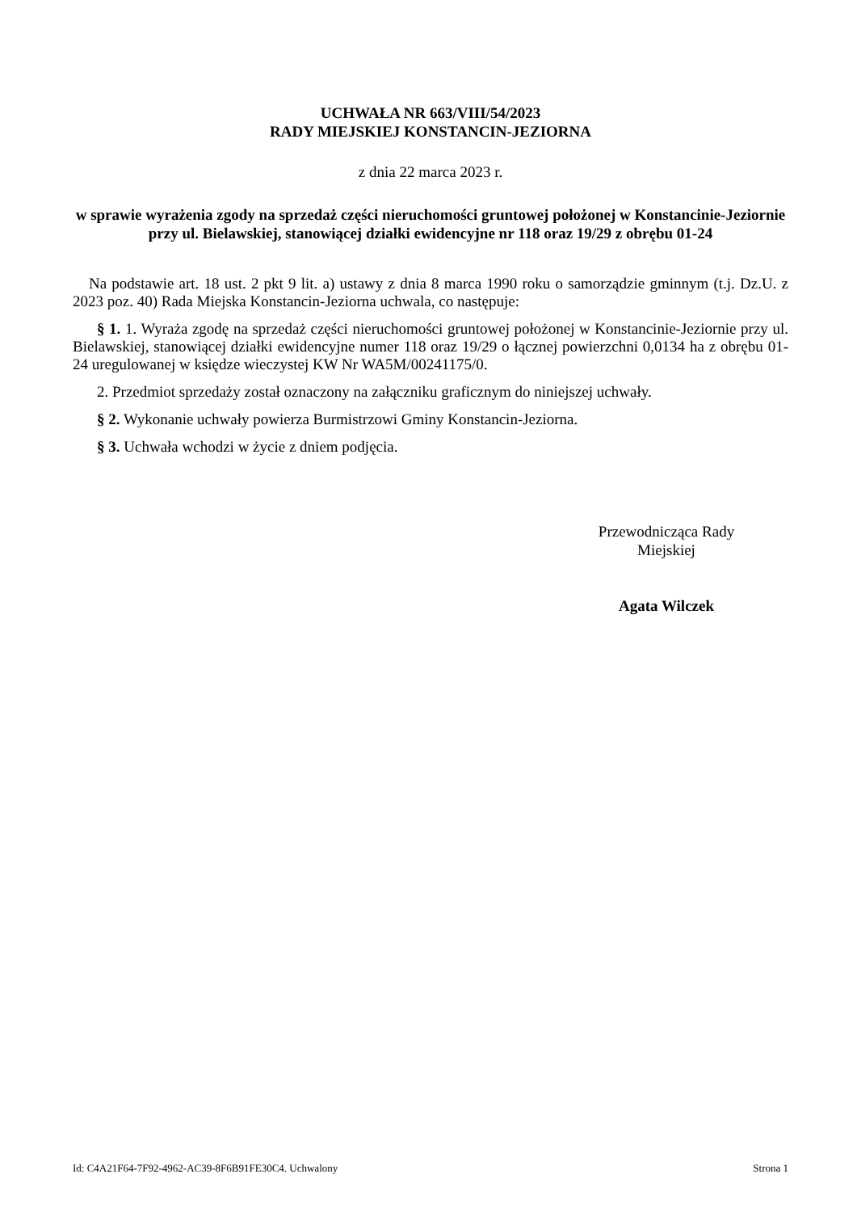UCHWAŁA NR 663/VIII/54/2023
RADY MIEJSKIEJ KONSTANCIN-JEZIORNA
z dnia 22 marca 2023 r.
w sprawie wyrażenia zgody na sprzedaż części nieruchomości gruntowej położonej w Konstancinie-Jeziornie przy ul. Bielawskiej, stanowiącej działki ewidencyjne nr 118 oraz 19/29 z obrębu 01-24
Na podstawie art. 18 ust. 2 pkt 9 lit. a) ustawy z dnia 8 marca 1990 roku o samorządzie gminnym (t.j. Dz.U. z 2023 poz. 40) Rada Miejska Konstancin-Jeziorna uchwala, co następuje:
§ 1. 1. Wyraża zgodę na sprzedaż części nieruchomości gruntowej położonej w Konstancinie-Jeziornie przy ul. Bielawskiej, stanowiącej działki ewidencyjne numer 118 oraz 19/29 o łącznej powierzchni 0,0134 ha z obrębu 01-24 uregulowanej w księdze wieczystej KW Nr WA5M/00241175/0.
2. Przedmiot sprzedaży został oznaczony na załączniku graficznym do niniejszej uchwały.
§ 2. Wykonanie uchwały powierza Burmistrzowi Gminy Konstancin-Jeziorna.
§ 3. Uchwała wchodzi w życie z dniem podjęcia.
Przewodnicząca Rady
Miejskiej
Agata Wilczek
Id: C4A21F64-7F92-4962-AC39-8F6B91FE30C4. Uchwalony Strona 1